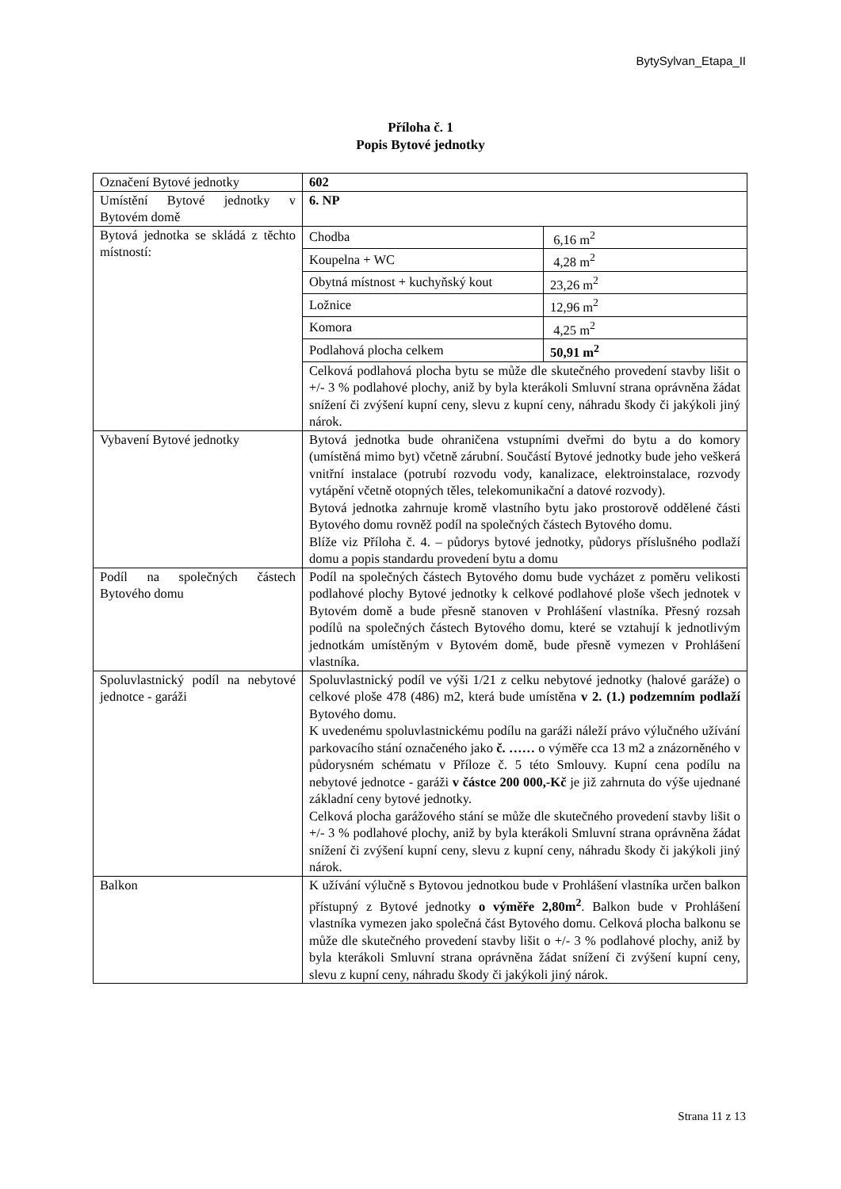BytySylvan_Etapa_II
Příloha č. 1
Popis Bytové jednotky
| Označení Bytové jednotky | 602 |
| Umístění Bytové jednotky v Bytovém domě | 6. NP |
| Bytová jednotka se skládá z těchto místností: | / Chodba / 6,16 m<sup>2</sup> / / Koupelna + WC / 4,28 m<sup>2</sup> / / Obytná místnost + kuchyňský kout / 23,26 m<sup>2</sup> / / Ložnice / 12,96 m<sup>2</sup> / / Komora / 4,25 m<sup>2</sup> / / Podlahová plocha celkem / 50,91 m<sup>2</sup> / Celková podlahová plocha bytu se může dle skutečného provedení stavby lišit o +/- 3 % podlahové plochy, aniž by byla kterákoli Smluvní strana oprávněna žádat snížení či zvýšení kupní ceny, slevu z kupní ceny, náhradu škody či jakýkoli jiný nárok. |
| Vybavení Bytové jednotky | Bytová jednotka bude ohraničena vstupními dveřmi do bytu a do komory (umístěná mimo byt) včetně zárubní. Součástí Bytové jednotky bude jeho veškerá vnitřní instalace (potrubí rozvodu vody, kanalizace, elektroinstalace, rozvody vytápění včetně otopných těles, telekomunikační a datové rozvody). Bytová jednotka zahrnuje kromě vlastního bytu jako prostorově oddělené části Bytového domu rovněž podíl na společných částech Bytového domu. Blíže viz Příloha č. 4. – půdorys bytové jednotky, půdorys příslušného podlaží domu a popis standardu provedení bytu a domu |
| Podíl na společných částech Bytového domu | Podíl na společných částech Bytového domu bude vycházet z poměru velikosti podlahové plochy Bytové jednotky k celkové podlahové ploše všech jednotek v Bytovém domě a bude přesně stanoven v Prohlášení vlastníka. Přesný rozsah podílů na společných částech Bytového domu, které se vztahují k jednotlivým jednotkám umístěným v Bytovém domě, bude přesně vymezen v Prohlášení vlastníka. |
| Spoluvlastnický podíl na nebytové jednotce - garáži | Spoluvlastnický podíl ve výši 1/21 z celku nebytové jednotky (halové garáže) o celkové ploše 478 (486) m2, která bude umístěna v 2. (1.) podzemním podlaží Bytového domu. K uvedenému spoluvlastnickému podílu na garáži náleží právo výlučného užívání parkovacího stání označeného jako č. …… o výměře cca 13 m2 a znázorněného v půdorysném schématu v Příloze č. 5 této Smlouvy. Kupní cena podílu na nebytové jednotce - garáži v částce 200 000,-Kč je již zahrnuta do výše ujednané základní ceny bytové jednotky. Celková plocha garážového stání se může dle skutečného provedení stavby lišit o +/- 3 % podlahové plochy, aniž by byla kterákoli Smluvní strana oprávněna žádat snížení či zvýšení kupní ceny, slevu z kupní ceny, náhradu škody či jakýkoli jiný nárok. |
| Balkon | K užívání výlučně s Bytovou jednotkou bude v Prohlášení vlastníka určen balkon přístupný z Bytové jednotky o výměře 2,80m<sup>2</sup> . Balkon bude v Prohlášení vlastníka vymezen jako společná část Bytového domu. Celková plocha balkonu se může dle skutečného provedení stavby lišit o +/- 3 % podlahové plochy, aniž by byla kterákoli Smluvní strana oprávněna žádat snížení či zvýšení kupní ceny, slevu z kupní ceny, náhradu škody či jakýkoli jiný nárok. |
Strana 11 z 13